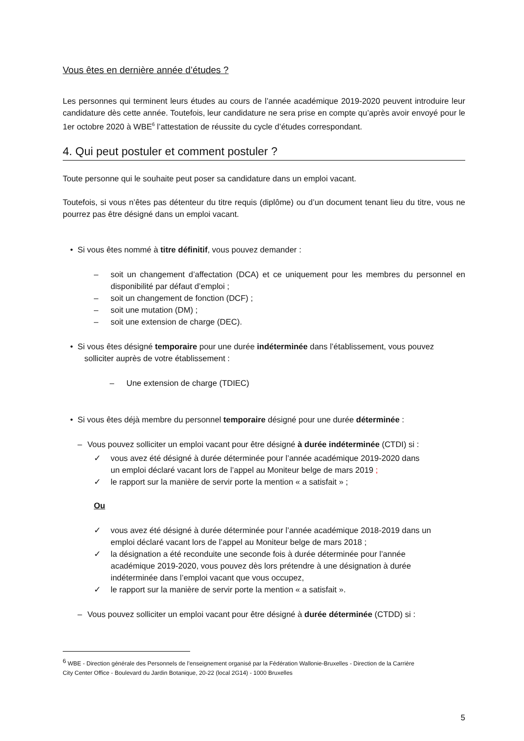Vous êtes en dernière année d’études ?
Les personnes qui terminent leurs études au cours de l’année académique 2019-2020 peuvent introduire leur candidature dès cette année. Toutefois, leur candidature ne sera prise en compte qu’après avoir envoyé pour le 1er octobre 2020 à WBE<sup>6</sup> l’attestation de réussite du cycle d’études correspondant.
4. Qui peut postuler et comment postuler ?
Toute personne qui le souhaite peut poser sa candidature dans un emploi vacant.
Toutefois, si vous n’êtes pas détenteur du titre requis (diplôme) ou d’un document tenant lieu du titre, vous ne pourrez pas être désigné dans un emploi vacant.
• Si vous êtes nommé à titre définitif, vous pouvez demander :
– soit un changement d’affectation (DCA) et ce uniquement pour les membres du personnel en disponibilité par défaut d’emploi ;
– soit un changement de fonction (DCF) ;
– soit une mutation (DM) ;
– soit une extension de charge (DEC).
• Si vous êtes désigné temporaire pour une durée indéterminée dans l’établissement, vous pouvez
solliciter auprès de votre établissement :
– Une extension de charge (TDIEC)
• Si vous êtes déjà membre du personnel temporaire désigné pour une durée déterminée :
– Vous pouvez solliciter un emploi vacant pour être désigné à durée indéterminée (CTDI) si :
✓ vous avez été désigné à durée déterminée pour l’année académique 2019-2020 dans
un emploi déclaré vacant lors de l’appel au Moniteur belge de mars 2019 ;
✓ le rapport sur la manière de servir porte la mention « a satisfait » ;
Ou
✓ vous avez été désigné à durée déterminée pour l’année académique 2018-2019 dans un
emploi déclaré vacant lors de l’appel au Moniteur belge de mars 2018 ;
✓ la désignation a été reconduite une seconde fois à durée déterminée pour l’année
académique 2019-2020, vous pouvez dès lors prétendre à une désignation à durée
indéterminée dans l’emploi vacant que vous occupez,
✓ le rapport sur la manière de servir porte la mention « a satisfait ».
– Vous pouvez solliciter un emploi vacant pour être désigné à durée déterminée (CTDD) si :
<sup>6</sup> WBE - Direction générale des Personnels de l’enseignement organisé par la Fédération Wallonie-Bruxelles - Direction de la Carrière
City Center Office - Boulevard du Jardin Botanique, 20-22 (local 2G14) - 1000 Bruxelles
5